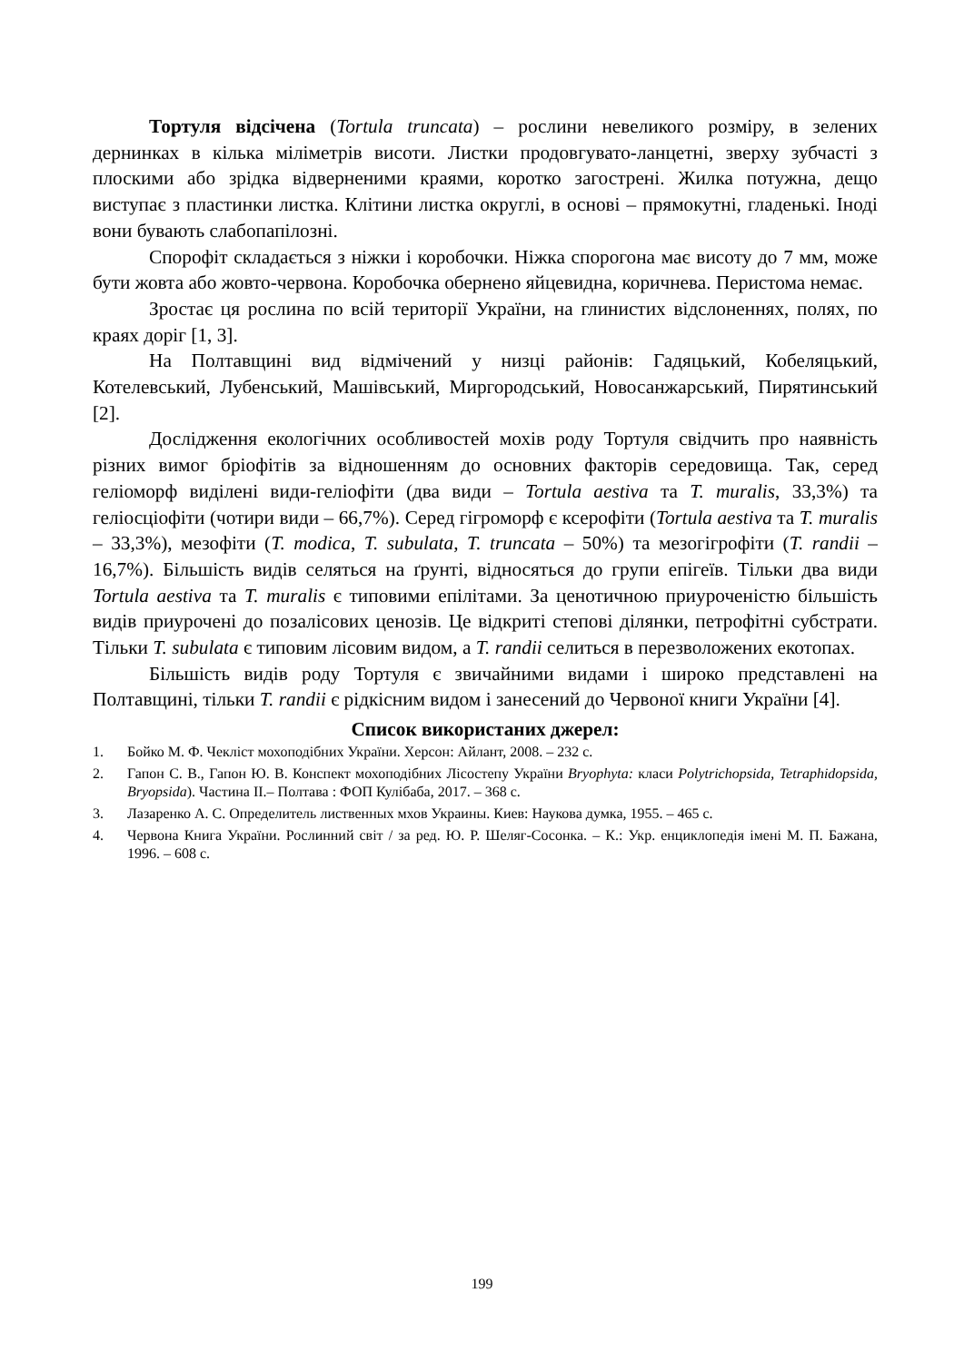Тортуля відсічена (Tortula truncata) – рослини невеликого розміру, в зелених дернинках в кілька міліметрів висоти. Листки продовгувато-ланцетні, зверху зубчасті з плоскими або зрідка відверненими краями, коротко загострені. Жилка потужна, дещо виступає з пластинки листка. Клітини листка округлі, в основі – прямокутні, гладенькі. Іноді вони бувають слабопапілозні.
Спорофіт складається з ніжки і коробочки. Ніжка спорогона має висоту до 7 мм, може бути жовта або жовто-червона. Коробочка обернено яйцевидна, коричнева. Перистома немає.
Зростає ця рослина по всій території України, на глинистих відслоненнях, полях, по краях доріг [1, 3].
На Полтавщині вид відмічений у низці районів: Гадяцький, Кобеляцький, Котелевський, Лубенський, Машівський, Миргородський, Новосанжарський, Пирятинський [2].
Дослідження екологічних особливостей мохів роду Тортуля свідчить про наявність різних вимог бріофітів за відношенням до основних факторів середовища. Так, серед геліоморф виділені види-геліофіти (два види – Tortula aestiva та T. muralis, 33,3%) та геліосціофіти (чотири види – 66,7%). Серед гігроморф є ксерофіти (Tortula aestiva та T. muralis – 33,3%), мезофіти (T. modica, T. subulata, T. truncata – 50%) та мезогігрофіти (T. randii – 16,7%). Більшість видів селяться на ґрунті, відносяться до групи епігеїв. Тільки два види Tortula aestiva та T. muralis є типовими епілітами. За ценотичною приуроченістю більшість видів приурочені до позалісових ценозів. Це відкриті степові ділянки, петрофітні субстрати. Тільки T. subulata є типовим лісовим видом, а T. randii селиться в перезволожених екотопах.
Більшість видів роду Тортуля є звичайними видами і широко представлені на Полтавщині, тільки T. randii є рідкісним видом і занесений до Червоної книги України [4].
Список використаних джерел:
1. Бойко М. Ф. Чекліст мохоподібних України. Херсон: Айлант, 2008. – 232 с.
2. Гапон С. В., Гапон Ю. В. Конспект мохоподібних Лісостепу України Bryophyta: класи Polytrichopsida, Tetraphidopsida, Bryopsida). Частина ІІ.– Полтава : ФОП Кулібаба, 2017. – 368 с.
3. Лазаренко А. С. Определитель лиственных мхов Украины. Киев: Наукова думка, 1955. – 465 с.
4. Червона Книга України. Рослинний світ / за ред. Ю. Р. Шеляг-Сосонка. – К.: Укр. енциклопедія імені М. П. Бажана, 1996. – 608 с.
199